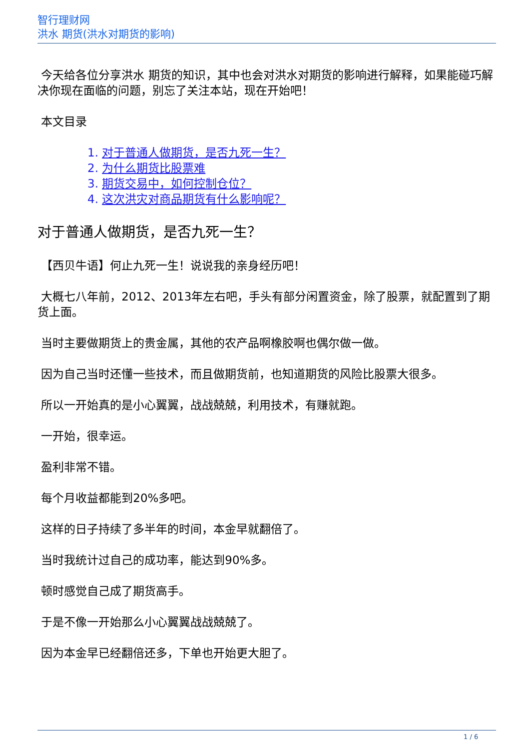智行理财网
洪水 期货(洪水对期货的影响)
今天给各位分享洪水 期货的知识，其中也会对洪水对期货的影响进行解释，如果能碰巧解决你现在面临的问题，别忘了关注本站，现在开始吧！
本文目录
1. 对于普通人做期货，是否九死一生？
2. 为什么期货比股票难
3. 期货交易中，如何控制仓位？
4. 这次洪灾对商品期货有什么影响呢？
对于普通人做期货，是否九死一生？
【西贝牛语】何止九死一生！说说我的亲身经历吧！
大概七八年前，2012、2013年左右吧，手头有部分闲置资金，除了股票，就配置到了期货上面。
当时主要做期货上的贵金属，其他的农产品啊橡胶啊也偶尔做一做。
因为自己当时还懂一些技术，而且做期货前，也知道期货的风险比股票大很多。
所以一开始真的是小心翼翼，战战兢兢，利用技术，有赚就跑。
一开始，很幸运。
盈利非常不错。
每个月收益都能到20%多吧。
这样的日子持续了多半年的时间，本金早就翻倍了。
当时我统计过自己的成功率，能达到90%多。
顿时感觉自己成了期货高手。
于是不像一开始那么小心翼翼战战兢兢了。
因为本金早已经翻倍还多，下单也开始更大胆了。
1 / 6